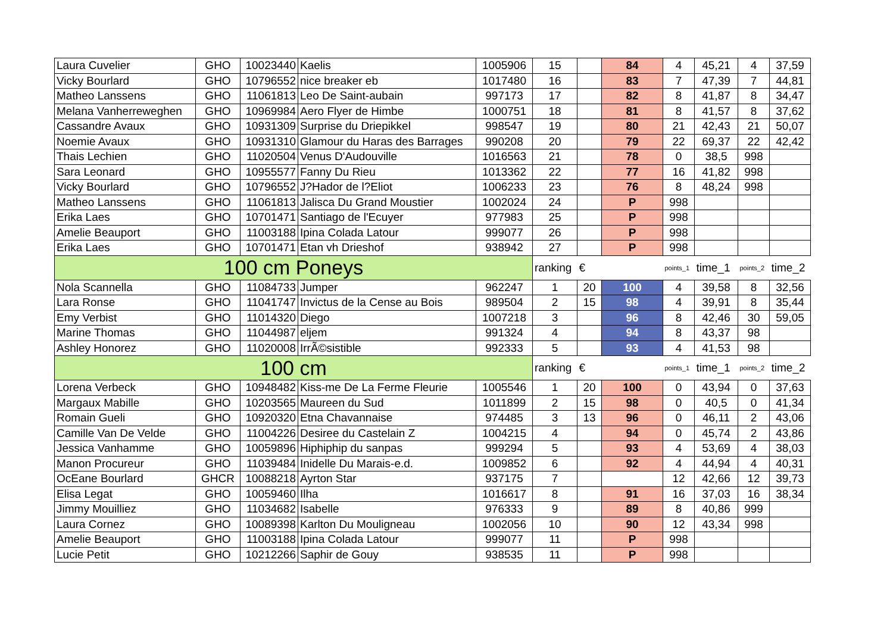| Laura Cuvelier | GHO | 10023440 | Kaelis | 1005906 | 15 | | 84 | 4 | 45,21 | 4 | 37,59 |
| Vicky Bourlard | GHO | 10796552 | nice breaker eb | 1017480 | 16 | | 83 | 7 | 47,39 | 7 | 44,81 |
| Matheo Lanssens | GHO | 11061813 | Leo De Saint-aubain | 997173 | 17 | | 82 | 8 | 41,87 | 8 | 34,47 |
| Melana Vanherreweghen | GHO | 10969984 | Aero Flyer de Himbe | 1000751 | 18 | | 81 | 8 | 41,57 | 8 | 37,62 |
| Cassandre Avaux | GHO | 10931309 | Surprise du Driepikkel | 998547 | 19 | | 80 | 21 | 42,43 | 21 | 50,07 |
| Noemie Avaux | GHO | 10931310 | Glamour du Haras des Barrages | 990208 | 20 | | 79 | 22 | 69,37 | 22 | 42,42 |
| Thais Lechien | GHO | 11020504 | Venus D'Audouville | 1016563 | 21 | | 78 | 0 | 38,5 | 998 | |
| Sara Leonard | GHO | 10955577 | Fanny Du Rieu | 1013362 | 22 | | 77 | 16 | 41,82 | 998 | |
| Vicky Bourlard | GHO | 10796552 | J?Hador de l?Eliot | 1006233 | 23 | | 76 | 8 | 48,24 | 998 | |
| Matheo Lanssens | GHO | 11061813 | Jalisca Du Grand Moustier | 1002024 | 24 | | P | 998 | | | |
| Erika Laes | GHO | 10701471 | Santiago de l'Ecuyer | 977983 | 25 | | P | 998 | | | |
| Amelie Beauport | GHO | 11003188 | Ipina Colada Latour | 999077 | 26 | | P | 998 | | | |
| Erika Laes | GHO | 10701471 | Etan vh Drieshof | 938942 | 27 | | P | 998 | | | |
| 100 cm Poneys | | | | | ranking | € | | points_1 | time_1 | points_2 | time_2 |
| Nola Scannella | GHO | 11084733 | Jumper | 962247 | 1 | 20 | 100 | 4 | 39,58 | 8 | 32,56 |
| Lara Ronse | GHO | 11041747 | Invictus de la Cense au Bois | 989504 | 2 | 15 | 98 | 4 | 39,91 | 8 | 35,44 |
| Emy Verbist | GHO | 11014320 | Diego | 1007218 | 3 | | 96 | 8 | 42,46 | 30 | 59,05 |
| Marine Thomas | GHO | 11044987 | eljem | 991324 | 4 | | 94 | 8 | 43,37 | 98 | |
| Ashley Honorez | GHO | 11020008 | IrrÃ©sistible | 992333 | 5 | | 93 | 4 | 41,53 | 98 | |
| 100 cm | | | | | ranking | € | | points_1 | time_1 | points_2 | time_2 |
| Lorena Verbeck | GHO | 10948482 | Kiss-me De La Ferme Fleurie | 1005546 | 1 | 20 | 100 | 0 | 43,94 | 0 | 37,63 |
| Margaux Mabille | GHO | 10203565 | Maureen du Sud | 1011899 | 2 | 15 | 98 | 0 | 40,5 | 0 | 41,34 |
| Romain Gueli | GHO | 10920320 | Etna Chavannaise | 974485 | 3 | 13 | 96 | 0 | 46,11 | 2 | 43,06 |
| Camille Van De Velde | GHO | 11004226 | Desiree du Castelain Z | 1004215 | 4 | | 94 | 0 | 45,74 | 2 | 43,86 |
| Jessica Vanhamme | GHO | 10059896 | Hiphiphip du sanpas | 999294 | 5 | | 93 | 4 | 53,69 | 4 | 38,03 |
| Manon Procureur | GHO | 11039484 | Inidelle Du Marais-e.d. | 1009852 | 6 | | 92 | 4 | 44,94 | 4 | 40,31 |
| OcEane Bourlard | GHCR | 10088218 | Ayrton Star | 937175 | 7 | | | 12 | 42,66 | 12 | 39,73 |
| Elisa Legat | GHO | 10059460 | Ilha | 1016617 | 8 | | 91 | 16 | 37,03 | 16 | 38,34 |
| Jimmy Mouilliez | GHO | 11034682 | Isabelle | 976333 | 9 | | 89 | 8 | 40,86 | 999 | |
| Laura Cornez | GHO | 10089398 | Karlton Du Mouligneau | 1002056 | 10 | | 90 | 12 | 43,34 | 998 | |
| Amelie Beauport | GHO | 11003188 | Ipina Colada Latour | 999077 | 11 | | P | 998 | | | |
| Lucie Petit | GHO | 10212266 | Saphir de Gouy | 938535 | 11 | | P | 998 | | | |